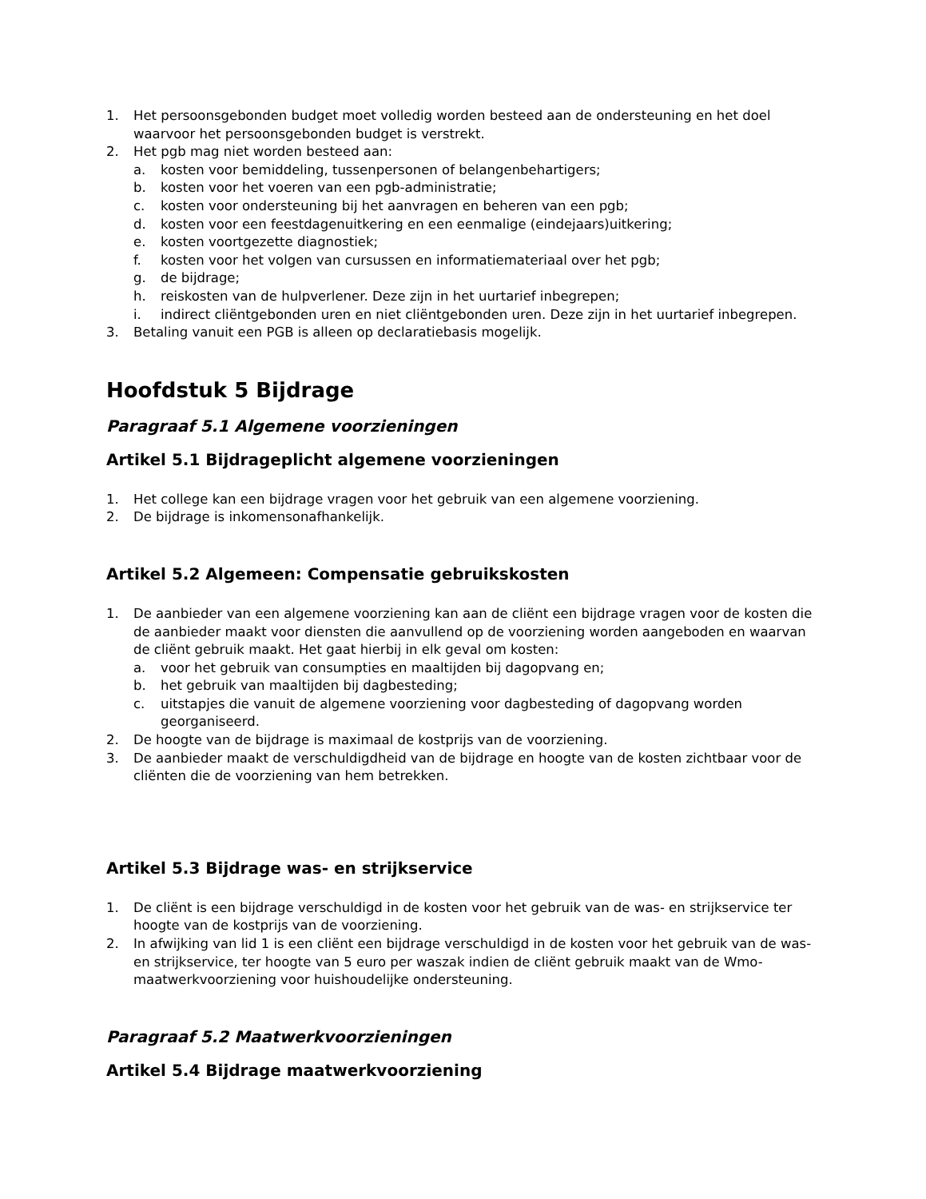1. Het persoonsgebonden budget moet volledig worden besteed aan de ondersteuning en het doel waarvoor het persoonsgebonden budget is verstrekt.
2. Het pgb mag niet worden besteed aan:
a. kosten voor bemiddeling, tussenpersonen of belangenbehartigers;
b. kosten voor het voeren van een pgb-administratie;
c. kosten voor ondersteuning bij het aanvragen en beheren van een pgb;
d. kosten voor een feestdagenuitkering en een eenmalige (eindejaars)uitkering;
e. kosten voortgezette diagnostiek;
f. kosten voor het volgen van cursussen en informatiemateriaal over het pgb;
g. de bijdrage;
h. reiskosten van de hulpverlener. Deze zijn in het uurtarief inbegrepen;
i. indirect cliëntgebonden uren en niet cliëntgebonden uren. Deze zijn in het uurtarief inbegrepen.
3. Betaling vanuit een PGB is alleen op declaratiebasis mogelijk.
Hoofdstuk 5 Bijdrage
Paragraaf 5.1 Algemene voorzieningen
Artikel 5.1 Bijdrageplicht algemene voorzieningen
1. Het college kan een bijdrage vragen voor het gebruik van een algemene voorziening.
2. De bijdrage is inkomensonafhankelijk.
Artikel 5.2 Algemeen: Compensatie gebruikskosten
1. De aanbieder van een algemene voorziening kan aan de cliënt een bijdrage vragen voor de kosten die de aanbieder maakt voor diensten die aanvullend op de voorziening worden aangeboden en waarvan de cliënt gebruik maakt. Het gaat hierbij in elk geval om kosten:
a. voor het gebruik van consumpties en maaltijden bij dagopvang en;
b. het gebruik van maaltijden bij dagbesteding;
c. uitstapjes die vanuit de algemene voorziening voor dagbesteding of dagopvang worden georganiseerd.
2. De hoogte van de bijdrage is maximaal de kostprijs van de voorziening.
3. De aanbieder maakt de verschuldigdheid van de bijdrage en hoogte van de kosten zichtbaar voor de cliënten die de voorziening van hem betrekken.
Artikel 5.3 Bijdrage was- en strijkservice
1. De cliënt is een bijdrage verschuldigd in de kosten voor het gebruik van de was- en strijkservice ter hoogte van de kostprijs van de voorziening.
2. In afwijking van lid 1 is een cliënt een bijdrage verschuldigd in de kosten voor het gebruik van de was- en strijkservice, ter hoogte van 5 euro per waszak indien de cliënt gebruik maakt van de Wmo-maatwerkvoorziening voor huishoudelijke ondersteuning.
Paragraaf 5.2 Maatwerkvoorzieningen
Artikel 5.4 Bijdrage maatwerkvoorziening